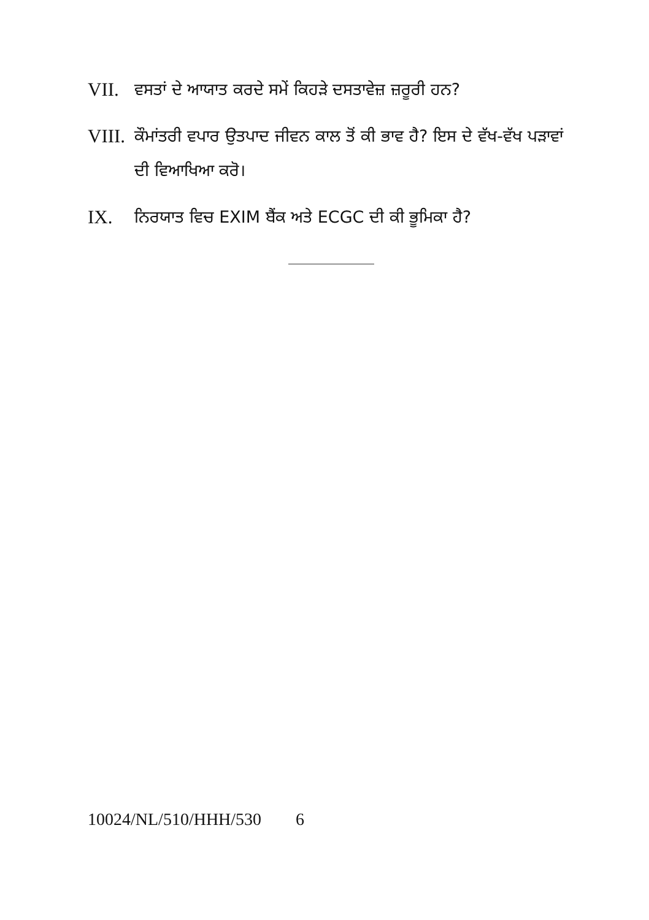VII. ਵਸਤਾਂ ਦੇ ਆਯਾਤ ਕਰਦੇ ਸਮੇਂ ਕਿਹੜੇ ਦਸਤਾਵੇਜ਼ ਜ਼ਰੂਰੀ ਹਨ?
VIII.
ਕੌਮਾਂਤਰੀ ਵਪਾਰ ਉਤਪਾਦ ਜੀਵਨ ਕਾਲ ਤੋਂ ਕੀ ਭਾਵ ਹੈ? ਇਸ ਦੇ ਵੱਖ-ਵੱਖ ਪੜਾਵਾਂ ਦੀ ਵਿਆਖਿਆ ਕਰੋ।
IX. ਨਿਰਯਾਤ ਵਿਚ EXIM ਬੈਂਕ ਅਤੇ ECGC ਦੀ ਕੀ ਭੂਮਿਕਾ ਹੈ?
10024/NL/510/HHH/530 6